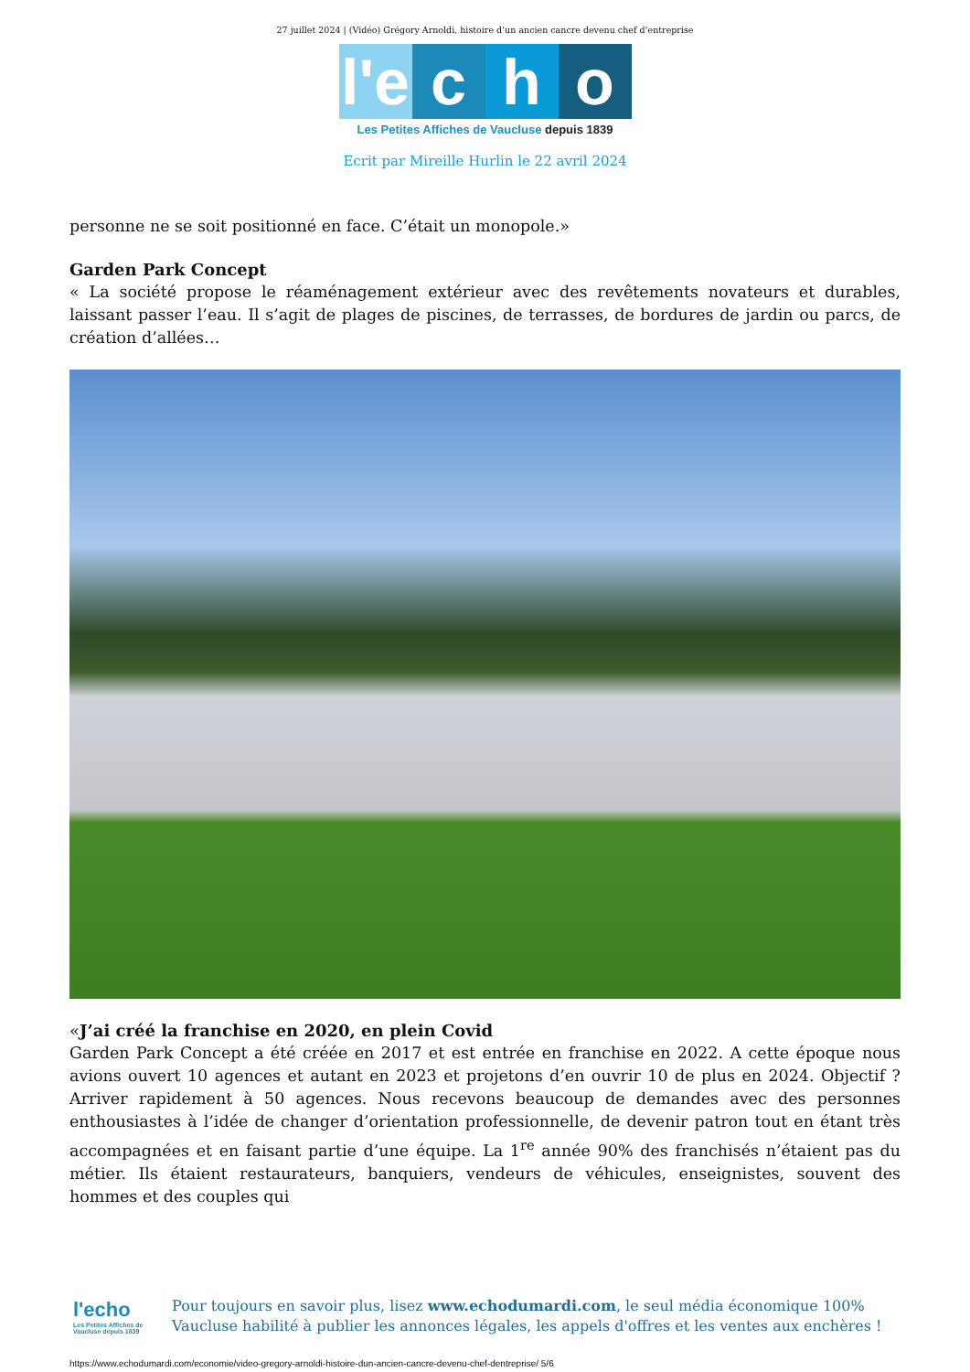27 juillet 2024 | (Vidéo) Grégory Arnoldi, histoire d’un ancien cancre devenu chef d’entreprise
l'e
c
h
o
Les Petites Affiches de Vaucluse depuis 1839
Ecrit par Mireille Hurlin le 22 avril 2024
personne ne se soit positionné en face. C’était un monopole.»
Garden Park Concept
« La société propose le réaménagement extérieur avec des revêtements novateurs et durables, laissant passer l’eau. Il s’agit de plages de piscines, de terrasses, de bordures de jardin ou parcs, de création d’allées…
«J’ai créé la franchise en 2020, en plein Covid
Garden Park Concept a été créée en 2017 et est entrée en franchise en 2022. A cette époque nous avions ouvert 10 agences et autant en 2023 et projetons d’en ouvrir 10 de plus en 2024. Objectif ? Arriver rapidement à 50 agences. Nous recevons beaucoup de demandes avec des personnes enthousiastes à l’idée de changer d’orientation professionnelle, de devenir patron tout en étant très accompagnées et en faisant partie d’une équipe. La 1<sup>re</sup> année 90% des franchisés n’étaient pas du métier. Ils étaient restaurateurs, banquiers, vendeurs de véhicules, enseignistes, souvent des hommes et des couples qui
l'echo
Les Petites Affiches de Vaucluse depuis 1839
Pour toujours en savoir plus, lisez www.echodumardi.com, le seul média économique 100% Vaucluse habilité à publier les annonces légales, les appels d'offres et les ventes aux enchères !
https://www.echodumardi.com/economie/video-gregory-arnoldi-histoire-dun-ancien-cancre-devenu-chef-dentreprise/ 5/6